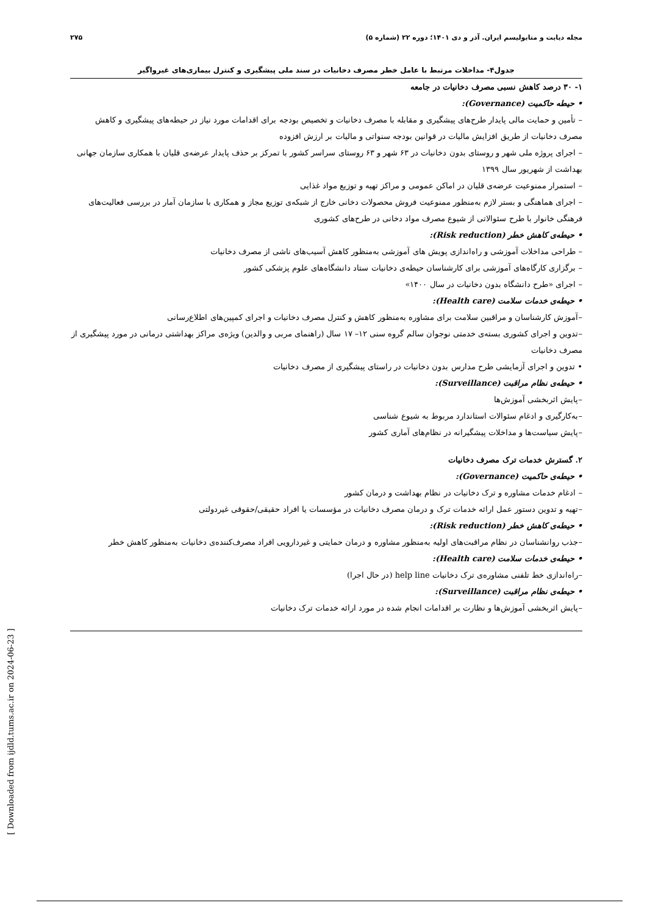مجله دیابت و متابولیسم ایران. آذر و دی ۱۴۰۱؛ دوره ۲۲ (شماره ۵) ۲۷۵
جدول۴- مداخلات مرتبط با عامل خطر مصرف دخانیات در سند ملی پیشگیری و کنترل بیماری‌های غیرواگیر
۱- ۳۰ درصد کاهش نسبی مصرف دخانیات در جامعه
• حیطه حاکمیت (Governance):
– تأمین و حمایت مالی پایدار طرح‌های پیشگیری و مقابله با مصرف دخانیات و تخصیص بودجه برای اقدامات مورد نیاز در حیطه‌های پیشگیری و کاهش مصرف دخانیات از طریق افزایش مالیات در قوانین بودجه سنواتی و مالیات بر ارزش افزوده
– اجرای پروژه ملی شهر و روستای بدون دخانیات در ۶۳ شهر و ۶۳ روستای سراسر کشور با تمرکز بر حذف پایدار عرضه‌ی قلیان با همکاری سازمان جهانی بهداشت از شهریور سال ۱۳۹۹
– استمرار ممنوعیت عرضه‌ی قلیان در اماکن عمومی و مراکز تهیه و توزیع مواد غذایی
– اجرای هماهنگی و بستر لازم به‌منظور ممنوعیت فروش محصولات دخانی خارج از شبکه‌ی توزیع مجاز و همکاری با سازمان آمار در بررسی فعالیت‌های فرهنگی خانوار با طرح سئوالاتی از شیوع مصرف مواد دخانی در طرح‌های کشوری
• حیطه‌ی کاهش خطر (Risk reduction):
– طراحی مداخلات آموزشی و راه‌اندازی پویش های آموزشی به‌منظور کاهش آسیب‌های ناشی از مصرف دخانیات
– برگزاری کارگاه‌های آموزشی برای کارشناسان حیطه‌ی دخانیات ستاد دانشگاه‌های علوم پزشکی کشور
– اجرای «طرح دانشگاه بدون دخانیات در سال ۱۴۰۰»
• حیطه‌ی خدمات سلامت (Health care):
–آموزش کارشناسان و مراقبین سلامت برای مشاوره به‌منظور کاهش و کنترل مصرف دخانیات و اجرای کمپین‌های اطلاع‌رسانی
–تدوین و اجرای کشوری بسته‌ی خدمتی نوجوان سالم گروه سنی ۱۲– ۱۷ سال (راهنمای مربی و والدین) ویژه‌ی مراکز بهداشتی درمانی در مورد پیشگیری از مصرف دخانیات
• تدوین و اجرای آزمایشی طرح مدارس بدون دخانیات در راستای پیشگیری از مصرف دخانیات
• حیطه‌ی نظام مراقبت (Surveillance):
–پایش اثربخشی آموزش‌ها
–به‌کارگیری و ادغام سئوالات استاندارد مربوط به شیوع شناسی
–پایش سیاست‌ها و مداخلات پیشگیرانه در نظام‌های آماری کشور
۲. گسترش خدمات ترک مصرف دخانیات
• حیطه‌ی حاکمیت (Governance):
– ادغام خدمات مشاوره و ترک دخانیات در نظام بهداشت و درمان کشور
–تهیه و تدوین دستور عمل ارائه خدمات ترک و درمان مصرف دخانیات در مؤسسات یا افراد حقیقی/حقوقی غیردولتی
• حیطه‌ی کاهش خطر (Risk reduction):
–جذب روانشناسان در نظام مراقبت‌های اولیه به‌منظور مشاوره و درمان حمایتی و غیردارویی افراد مصرف‌کننده‌ی دخانیات به‌منظور کاهش خطر
• حیطه‌ی خدمات سلامت (Health care):
–راه‌اندازی خط تلفنی مشاوره‌ی ترک دخانیات help line (در حال اجرا)
• حیطه‌ی نظام مراقبت (Surveillance):
–پایش اثربخشی آموزش‌ها و نظارت بر اقدامات انجام شده در مورد ارائه خدمات ترک دخانیات
[ Downloaded from ijdld.tums.ac.ir on 2024-06-23 ]